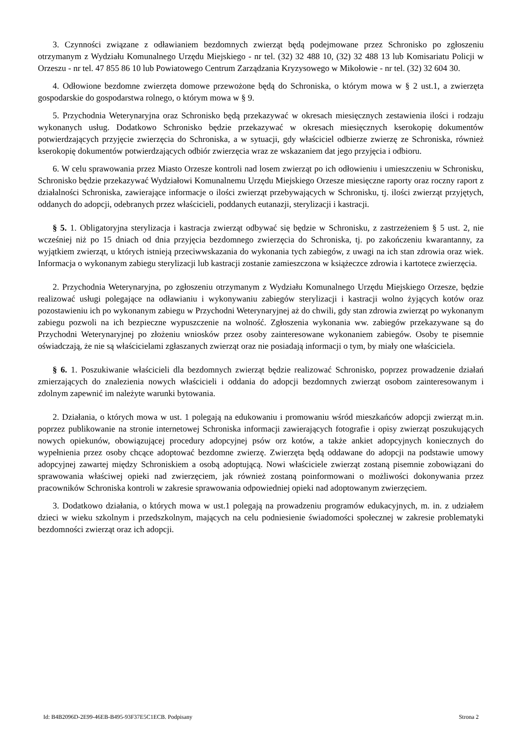3. Czynności związane z odławianiem bezdomnych zwierząt będą podejmowane przez Schronisko po zgłoszeniu otrzymanym z Wydziału Komunalnego Urzędu Miejskiego - nr tel. (32) 32 488 10, (32) 32 488 13 lub Komisariatu Policji w Orzeszu - nr tel. 47 855 86 10 lub Powiatowego Centrum Zarządzania Kryzysowego w Mikołowie - nr tel. (32) 32 604 30.
4. Odłowione bezdomne zwierzęta domowe przewożone będą do Schroniska, o którym mowa w § 2 ust.1, a zwierzęta gospodarskie do gospodarstwa rolnego, o którym mowa w § 9.
5. Przychodnia Weterynaryjna oraz Schronisko będą przekazywać w okresach miesięcznych zestawienia ilości i rodzaju wykonanych usług. Dodatkowo Schronisko będzie przekazywać w okresach miesięcznych kserokopię dokumentów potwierdzających przyjęcie zwierzęcia do Schroniska, a w sytuacji, gdy właściciel odbierze zwierzę ze Schroniska, również kserokopię dokumentów potwierdzających odbiór zwierzęcia wraz ze wskazaniem dat jego przyjęcia i odbioru.
6. W celu sprawowania przez Miasto Orzesze kontroli nad losem zwierząt po ich odłowieniu i umieszczeniu w Schronisku, Schronisko będzie przekazywać Wydziałowi Komunalnemu Urzędu Miejskiego Orzesze miesięczne raporty oraz roczny raport z działalności Schroniska, zawierające informacje o ilości zwierząt przebywających w Schronisku, tj. ilości zwierząt przyjętych, oddanych do adopcji, odebranych przez właścicieli, poddanych eutanazji, sterylizacji i kastracji.
§ 5. 1. Obligatoryjna sterylizacja i kastracja zwierząt odbywać się będzie w Schronisku, z zastrzeżeniem § 5 ust. 2, nie wcześniej niż po 15 dniach od dnia przyjęcia bezdomnego zwierzęcia do Schroniska, tj. po zakończeniu kwarantanny, za wyjątkiem zwierząt, u których istnieją przeciwwskazania do wykonania tych zabiegów, z uwagi na ich stan zdrowia oraz wiek. Informacja o wykonanym zabiegu sterylizacji lub kastracji zostanie zamieszczona w książeczce zdrowia i kartotece zwierzęcia.
2. Przychodnia Weterynaryjna, po zgłoszeniu otrzymanym z Wydziału Komunalnego Urzędu Miejskiego Orzesze, będzie realizować usługi polegające na odławianiu i wykonywaniu zabiegów sterylizacji i kastracji wolno żyjących kotów oraz pozostawieniu ich po wykonanym zabiegu w Przychodni Weterynaryjnej aż do chwili, gdy stan zdrowia zwierząt po wykonanym zabiegu pozwoli na ich bezpieczne wypuszczenie na wolność. Zgłoszenia wykonania ww. zabiegów przekazywane są do Przychodni Weterynaryjnej po złożeniu wniosków przez osoby zainteresowane wykonaniem zabiegów. Osoby te pisemnie oświadczają, że nie są właścicielami zgłaszanych zwierząt oraz nie posiadają informacji o tym, by miały one właściciela.
§ 6. 1. Poszukiwanie właścicieli dla bezdomnych zwierząt będzie realizować Schronisko, poprzez prowadzenie działań zmierzających do znalezienia nowych właścicieli i oddania do adopcji bezdomnych zwierząt osobom zainteresowanym i zdolnym zapewnić im należyte warunki bytowania.
2. Działania, o których mowa w ust. 1 polegają na edukowaniu i promowaniu wśród mieszkańców adopcji zwierząt m.in. poprzez publikowanie na stronie internetowej Schroniska informacji zawierających fotografie i opisy zwierząt poszukujących nowych opiekunów, obowiązującej procedury adopcyjnej psów orz kotów, a także ankiet adopcyjnych koniecznych do wypełnienia przez osoby chcące adoptować bezdomne zwierzę. Zwierzęta będą oddawane do adopcji na podstawie umowy adopcyjnej zawartej między Schroniskiem a osobą adoptującą. Nowi właściciele zwierząt zostaną pisemnie zobowiązani do sprawowania właściwej opieki nad zwierzęciem, jak również zostaną poinformowani o możliwości dokonywania przez pracowników Schroniska kontroli w zakresie sprawowania odpowiedniej opieki nad adoptowanym zwierzęciem.
3. Dodatkowo działania, o których mowa w ust.1 polegają na prowadzeniu programów edukacyjnych, m. in. z udziałem dzieci w wieku szkolnym i przedszkolnym, mających na celu podniesienie świadomości społecznej w zakresie problematyki bezdomności zwierząt oraz ich adopcji.
Id: B4B2096D-2E99-46EB-B495-93F37E5C1ECB. Podpisany Strona 2